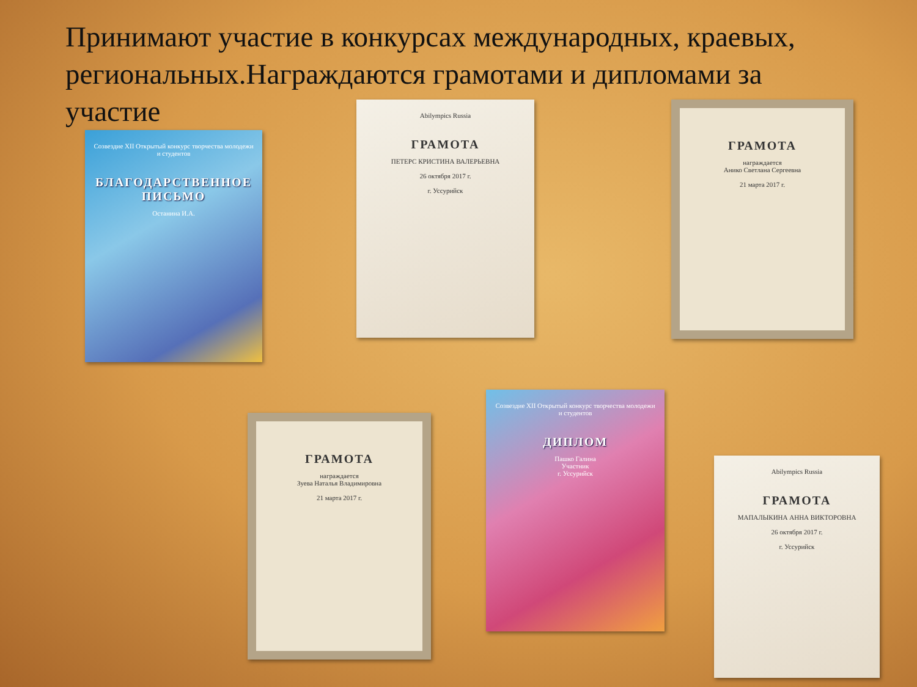Принимают участие в конкурсах международных, краевых, региональных.Награждаются грамотами и диплом­ами за участие
Созвездие XII Открытый конкурс творчества молодежи и студентов
БЛАГОДАРСТВЕННОЕ ПИСЬМО
Останина И.А.
Abilympics Russia
ГРАМОТА
ПЕТЕРС КРИСТИНА ВАЛЕРЬЕВНА
26 октября 2017 г.
г. Уссурийск
ГРАМОТА
награждается
Анико Светлана Сергеевна
21 марта 2017 г.
ГРАМОТА
награждается
Зуева Наталья Владимировна
21 марта 2017 г.
Созвездие XII Открытый конкурс творчества молодежи и студентов
ДИПЛОМ
Пашко Галина
Участник
г. Уссурийск
Abilympics Russia
ГРАМОТА
МАПАЛЫКИНА АННА ВИКТОРОВНА
26 октября 2017 г.
г. Уссурийск